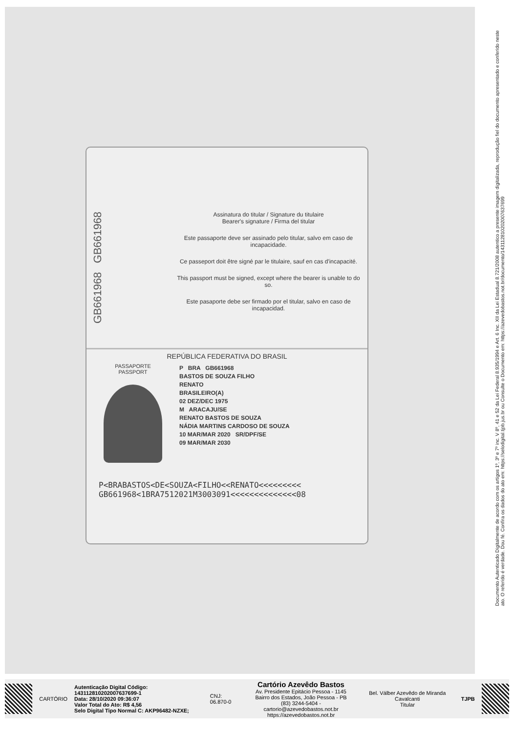GB661968 GB661968
Assinatura do titular / Signature du titulaire
Bearer's signature / Firma del titular
Este passaporte deve ser assinado pelo titular, salvo em caso de incapacidade.
Ce passeport doit être signé par le titulaire, sauf en cas d'incapacité.
This passport must be signed, except where the bearer is unable to do so.
Este pasaporte debe ser firmado por el titular, salvo en caso de incapacidad.
REPÚBLICA FEDERATIVA DO BRASIL
PASSAPORTE
PASSPORT
P BRA GB661968
BASTOS DE SOUZA FILHO
RENATO
BRASILEIRO(A)
02 DEZ/DEC 1975
M ARACAJU/SE
RENATO BASTOS DE SOUZA
NÁDIA MARTINS CARDOSO DE SOUZA
10 MAR/MAR 2020 SR/DPF/SE
09 MAR/MAR 2030
P<BRABASTOS<DE<SOUZA<FILHO<<RENATO<<<<<<<<<
GB661968<1BRA7512021M3003091<<<<<<<<<<<<<<08
Documento Autenticado Digitalmente de acordo com os artigos 1º, 3º e 7º inc. V 8º, 41 e 52 da Lei Federal 8.935/1994 e Art. 6 Inc. XII da Lei Estadual 8.721/2008 autentico a presente imagem digitalizada, reprodução fiel do documento apresentado e conferido neste ato. O referido é verdade. Dou fé. Confira os dados do ato em: https://selodigital.tjpb.jus.br ou Consulte o Documento em: https://azevedobastos.not.br/documento/143112810202007637699
CARTÓRIO
Autenticação Digital Código: 143112810202007637699-1
Data: 28/10/2020 09:36:07
Valor Total do Ato: R$ 4,56
Selo Digital Tipo Normal C: AKP96482-NZXE;
CNJ: 06.870-0
Cartório Azevêdo Bastos
Av. Presidente Epitácio Pessoa - 1145
Bairro dos Estados, João Pessoa - PB
(83) 3244-5404 - cartorio@azevedobastos.not.br
https://azevedobastos.not.br
Bel. Válber Azevêdo de Miranda Cavalcanti
Titular
TJPB